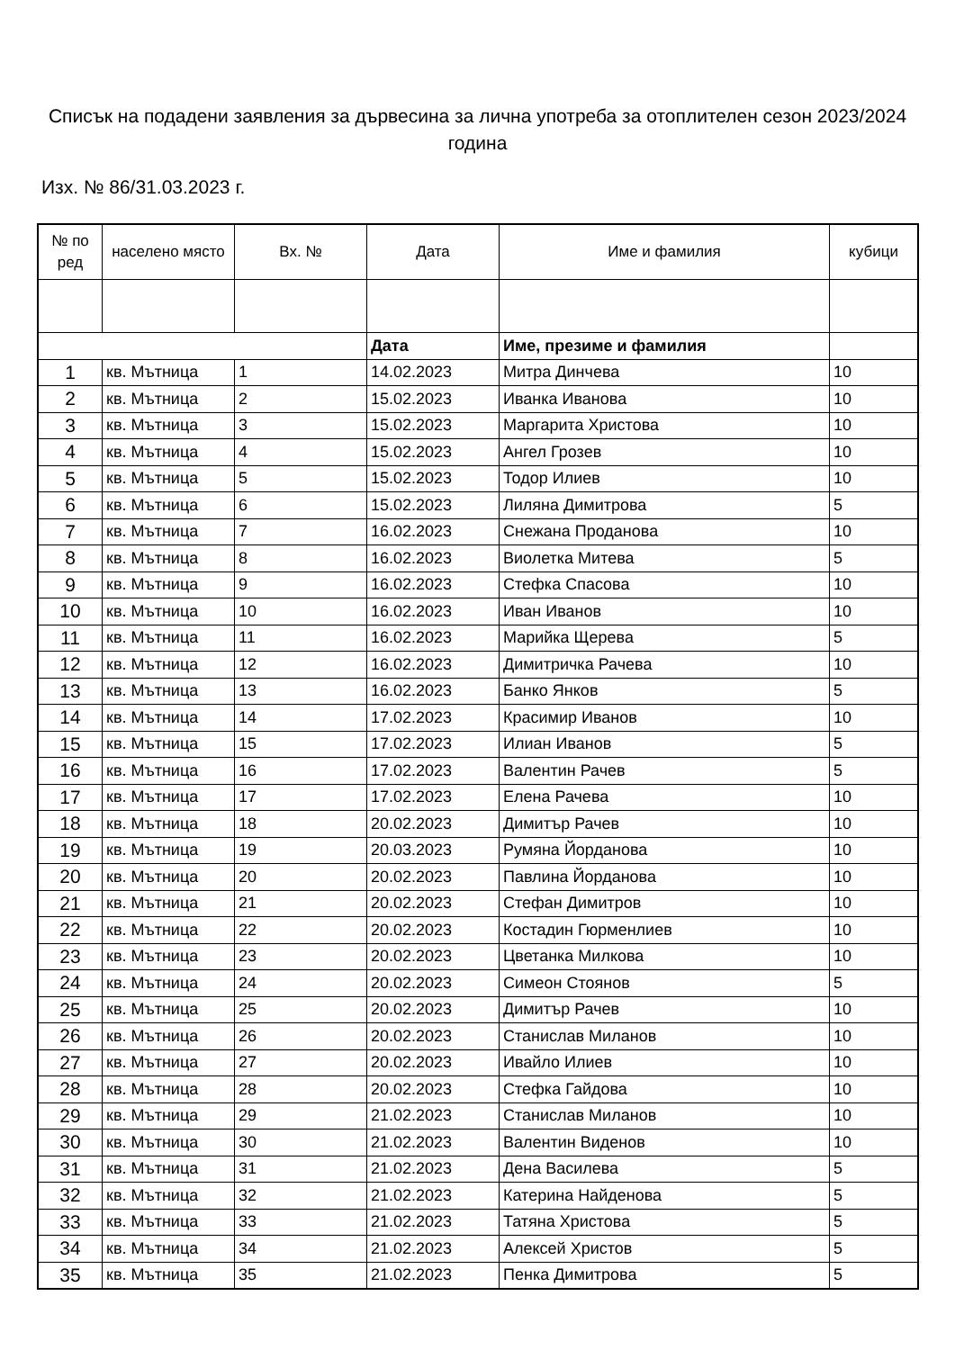Списък на подадени заявления за дървесина за лична употреба за отоплителен сезон 2023/2024 година
Изх. № 86/31.03.2023 г.
| № по ред | населено място | Вх. № | Дата | Име и фамилия | кубици |
| --- | --- | --- | --- | --- | --- |
| | | | Дата | Име, презиме и фамилия | |
| 1 | кв. Мътница | 1 | 14.02.2023 | Митра Динчева | 10 |
| 2 | кв. Мътница | 2 | 15.02.2023 | Иванка Иванова | 10 |
| 3 | кв. Мътница | 3 | 15.02.2023 | Маргарита Христова | 10 |
| 4 | кв. Мътница | 4 | 15.02.2023 | Ангел Грозев | 10 |
| 5 | кв. Мътница | 5 | 15.02.2023 | Тодор Илиев | 10 |
| 6 | кв. Мътница | 6 | 15.02.2023 | Лиляна Димитрова | 5 |
| 7 | кв. Мътница | 7 | 16.02.2023 | Снежана Проданова | 10 |
| 8 | кв. Мътница | 8 | 16.02.2023 | Виолетка Митева | 5 |
| 9 | кв. Мътница | 9 | 16.02.2023 | Стефка Спасова | 10 |
| 10 | кв. Мътница | 10 | 16.02.2023 | Иван Иванов | 10 |
| 11 | кв. Мътница | 11 | 16.02.2023 | Марийка Щерева | 5 |
| 12 | кв. Мътница | 12 | 16.02.2023 | Димитричка Рачева | 10 |
| 13 | кв. Мътница | 13 | 16.02.2023 | Банко Янков | 5 |
| 14 | кв. Мътница | 14 | 17.02.2023 | Красимир Иванов | 10 |
| 15 | кв. Мътница | 15 | 17.02.2023 | Илиан Иванов | 5 |
| 16 | кв. Мътница | 16 | 17.02.2023 | Валентин Рачев | 5 |
| 17 | кв. Мътница | 17 | 17.02.2023 | Елена Рачева | 10 |
| 18 | кв. Мътница | 18 | 20.02.2023 | Димитър Рачев | 10 |
| 19 | кв. Мътница | 19 | 20.03.2023 | Румяна Йорданова | 10 |
| 20 | кв. Мътница | 20 | 20.02.2023 | Павлина Йорданова | 10 |
| 21 | кв. Мътница | 21 | 20.02.2023 | Стефан Димитров | 10 |
| 22 | кв. Мътница | 22 | 20.02.2023 | Костадин Гюрменлиев | 10 |
| 23 | кв. Мътница | 23 | 20.02.2023 | Цветанка Милкова | 10 |
| 24 | кв. Мътница | 24 | 20.02.2023 | Симеон Стоянов | 5 |
| 25 | кв. Мътница | 25 | 20.02.2023 | Димитър Рачев | 10 |
| 26 | кв. Мътница | 26 | 20.02.2023 | Станислав Миланов | 10 |
| 27 | кв. Мътница | 27 | 20.02.2023 | Ивайло Илиев | 10 |
| 28 | кв. Мътница | 28 | 20.02.2023 | Стефка Гайдова | 10 |
| 29 | кв. Мътница | 29 | 21.02.2023 | Станислав Миланов | 10 |
| 30 | кв. Мътница | 30 | 21.02.2023 | Валентин Виденов | 10 |
| 31 | кв. Мътница | 31 | 21.02.2023 | Дена Василева | 5 |
| 32 | кв. Мътница | 32 | 21.02.2023 | Катерина Найденова | 5 |
| 33 | кв. Мътница | 33 | 21.02.2023 | Татяна Христова | 5 |
| 34 | кв. Мътница | 34 | 21.02.2023 | Алексей Христов | 5 |
| 35 | кв. Мътница | 35 | 21.02.2023 | Пенка Димитрова | 5 |